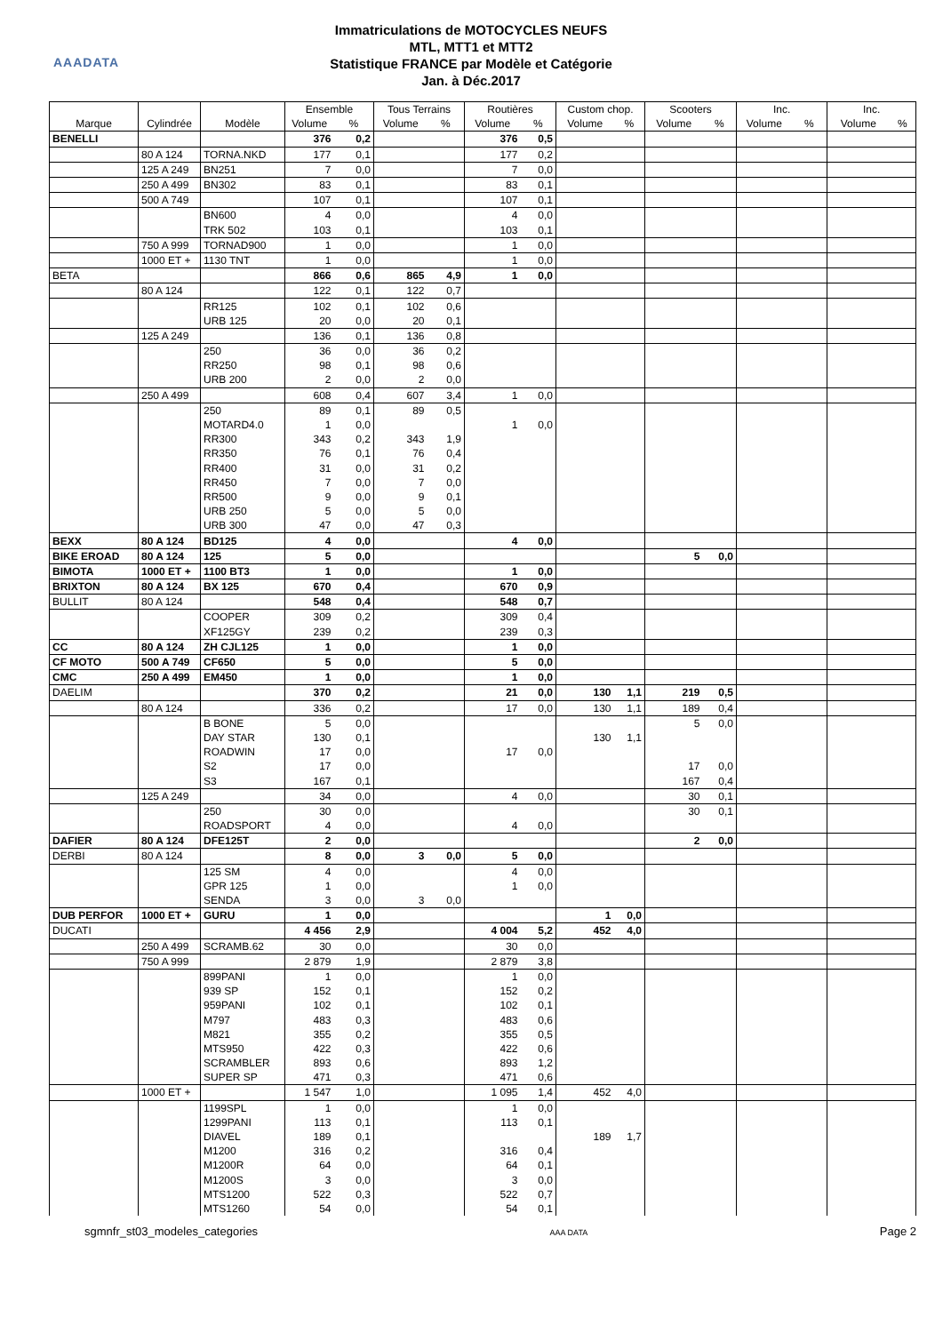AAADATA
Immatriculations de MOTOCYCLES NEUFS
MTL, MTT1 et MTT2
Statistique FRANCE par Modèle et Catégorie
Jan. à Déc.2017
| | | | Ensemble | | Tous Terrains | | Routières | | Custom chop. | | Scooters | | Inc. | | Inc. | |
| --- | --- | --- | --- | --- | --- | --- | --- | --- | --- | --- | --- | --- | --- | --- | --- | --- |
| Marque | Cylindrée | Modèle | Volume | % | Volume | % | Volume | % | Volume | % | Volume | % | Volume | % | Volume | % |
| BENELLI | | | 376 | 0,2 | | | 376 | 0,5 | | | | | | | | |
| | 80 A 124 | TORNA.NKD | 177 | 0,1 | | | 177 | 0,2 | | | | | | | | |
| | 125 A 249 | BN251 | 7 | 0,0 | | | 7 | 0,0 | | | | | | | | |
| | 250 A 499 | BN302 | 83 | 0,1 | | | 83 | 0,1 | | | | | | | | |
| | 500 A 749 | | 107 | 0,1 | | | 107 | 0,1 | | | | | | | | |
| | | BN600 | 4 | 0,0 | | | 4 | 0,0 | | | | | | | | |
| | | TRK 502 | 103 | 0,1 | | | 103 | 0,1 | | | | | | | | |
| | 750 A 999 | TORNAD900 | 1 | 0,0 | | | 1 | 0,0 | | | | | | | | |
| | 1000 ET + | 1130 TNT | 1 | 0,0 | | | 1 | 0,0 | | | | | | | | |
| BETA | | | 866 | 0,6 | 865 | 4,9 | 1 | 0,0 | | | | | | | | |
| | 80 A 124 | | 122 | 0,1 | 122 | 0,7 | | | | | | | | | | |
| | | RR125 | 102 | 0,1 | 102 | 0,6 | | | | | | | | | | |
| | | URB 125 | 20 | 0,0 | 20 | 0,1 | | | | | | | | | | |
| | 125 A 249 | | 136 | 0,1 | 136 | 0,8 | | | | | | | | | | |
| | | 250 | 36 | 0,0 | 36 | 0,2 | | | | | | | | | | |
| | | RR250 | 98 | 0,1 | 98 | 0,6 | | | | | | | | | | |
| | | URB 200 | 2 | 0,0 | 2 | 0,0 | | | | | | | | | | |
| | 250 A 499 | | 608 | 0,4 | 607 | 3,4 | 1 | 0,0 | | | | | | | | |
| | | 250 | 89 | 0,1 | 89 | 0,5 | | | | | | | | | | |
| | | MOTARD4.0 | 1 | 0,0 | | | 1 | 0,0 | | | | | | | | |
| | | RR300 | 343 | 0,2 | 343 | 1,9 | | | | | | | | | | |
| | | RR350 | 76 | 0,1 | 76 | 0,4 | | | | | | | | | | |
| | | RR400 | 31 | 0,0 | 31 | 0,2 | | | | | | | | | | |
| | | RR450 | 7 | 0,0 | 7 | 0,0 | | | | | | | | | | |
| | | RR500 | 9 | 0,0 | 9 | 0,1 | | | | | | | | | | |
| | | URB 250 | 5 | 0,0 | 5 | 0,0 | | | | | | | | | | |
| | | URB 300 | 47 | 0,0 | 47 | 0,3 | | | | | | | | | | |
| BEXX | 80 A 124 | BD125 | 4 | 0,0 | | | 4 | 0,0 | | | | | | | | |
| BIKE EROAD | 80 A 124 | 125 | 5 | 0,0 | | | | | | | 5 | 0,0 | | | | |
| BIMOTA | 1000 ET + | 1100 BT3 | 1 | 0,0 | | | 1 | 0,0 | | | | | | | | |
| BRIXTON | 80 A 124 | BX 125 | 670 | 0,4 | | | 670 | 0,9 | | | | | | | | |
| BULLIT | 80 A 124 | | 548 | 0,4 | | | 548 | 0,7 | | | | | | | | |
| | | COOPER | 309 | 0,2 | | | 309 | 0,4 | | | | | | | | |
| | | XF125GY | 239 | 0,2 | | | 239 | 0,3 | | | | | | | | |
| CC | 80 A 124 | ZH CJL125 | 1 | 0,0 | | | 1 | 0,0 | | | | | | | | |
| CF MOTO | 500 A 749 | CF650 | 5 | 0,0 | | | 5 | 0,0 | | | | | | | | |
| CMC | 250 A 499 | EM450 | 1 | 0,0 | | | 1 | 0,0 | | | | | | | | |
| DAELIM | | | 370 | 0,2 | | | 21 | 0,0 | 130 | 1,1 | 219 | 0,5 | | | | |
| | 80 A 124 | | 336 | 0,2 | | | 17 | 0,0 | 130 | 1,1 | 189 | 0,4 | | | | |
| | | B BONE | 5 | 0,0 | | | | | | | 5 | 0,0 | | | | |
| | | DAY STAR | 130 | 0,1 | | | | | 130 | 1,1 | | | | | | |
| | | ROADWIN | 17 | 0,0 | | | 17 | 0,0 | | | | | | | | |
| | | S2 | 17 | 0,0 | | | | | | | 17 | 0,0 | | | | |
| | | S3 | 167 | 0,1 | | | | | | | 167 | 0,4 | | | | |
| | 125 A 249 | | 34 | 0,0 | | | 4 | 0,0 | | | 30 | 0,1 | | | | |
| | | 250 | 30 | 0,0 | | | | | | | 30 | 0,1 | | | | |
| | | ROADSPORT | 4 | 0,0 | | | 4 | 0,0 | | | | | | | | |
| DAFIER | 80 A 124 | DFE125T | 2 | 0,0 | | | | | | | 2 | 0,0 | | | | |
| DERBI | 80 A 124 | | 8 | 0,0 | 3 | 0,0 | 5 | 0,0 | | | | | | | | |
| | | 125 SM | 4 | 0,0 | | | 4 | 0,0 | | | | | | | | |
| | | GPR 125 | 1 | 0,0 | | | 1 | 0,0 | | | | | | | | |
| | | SENDA | 3 | 0,0 | 3 | 0,0 | | | | | | | | | | |
| DUB PERFOR | 1000 ET + | GURU | 1 | 0,0 | | | | | 1 | 0,0 | | | | | | |
| DUCATI | | | 4 456 | 2,9 | | | 4 004 | 5,2 | 452 | 4,0 | | | | | | |
| | 250 A 499 | SCRAMB.62 | 30 | 0,0 | | | 30 | 0,0 | | | | | | | | |
| | 750 A 999 | | 2 879 | 1,9 | | | 2 879 | 3,8 | | | | | | | | |
| | | 899PANI | 1 | 0,0 | | | 1 | 0,0 | | | | | | | | |
| | | 939 SP | 152 | 0,1 | | | 152 | 0,2 | | | | | | | | |
| | | 959PANI | 102 | 0,1 | | | 102 | 0,1 | | | | | | | | |
| | | M797 | 483 | 0,3 | | | 483 | 0,6 | | | | | | | | |
| | | M821 | 355 | 0,2 | | | 355 | 0,5 | | | | | | | | |
| | | MTS950 | 422 | 0,3 | | | 422 | 0,6 | | | | | | | | |
| | | SCRAMBLER | 893 | 0,6 | | | 893 | 1,2 | | | | | | | | |
| | | SUPER SP | 471 | 0,3 | | | 471 | 0,6 | | | | | | | | |
| | 1000 ET + | | 1 547 | 1,0 | | | 1 095 | 1,4 | 452 | 4,0 | | | | | | |
| | | 1199SPL | 1 | 0,0 | | | 1 | 0,0 | | | | | | | | |
| | | 1299PANI | 113 | 0,1 | | | 113 | 0,1 | | | | | | | | |
| | | DIAVEL | 189 | 0,1 | | | | | 189 | 1,7 | | | | | | |
| | | M1200 | 316 | 0,2 | | | 316 | 0,4 | | | | | | | | |
| | | M1200R | 64 | 0,0 | | | 64 | 0,1 | | | | | | | | |
| | | M1200S | 3 | 0,0 | | | 3 | 0,0 | | | | | | | | |
| | | MTS1200 | 522 | 0,3 | | | 522 | 0,7 | | | | | | | | |
| | | MTS1260 | 54 | 0,0 | | | 54 | 0,1 | | | | | | | | |
sgmnfr_st03_modeles_categories AAA DATA Page 2